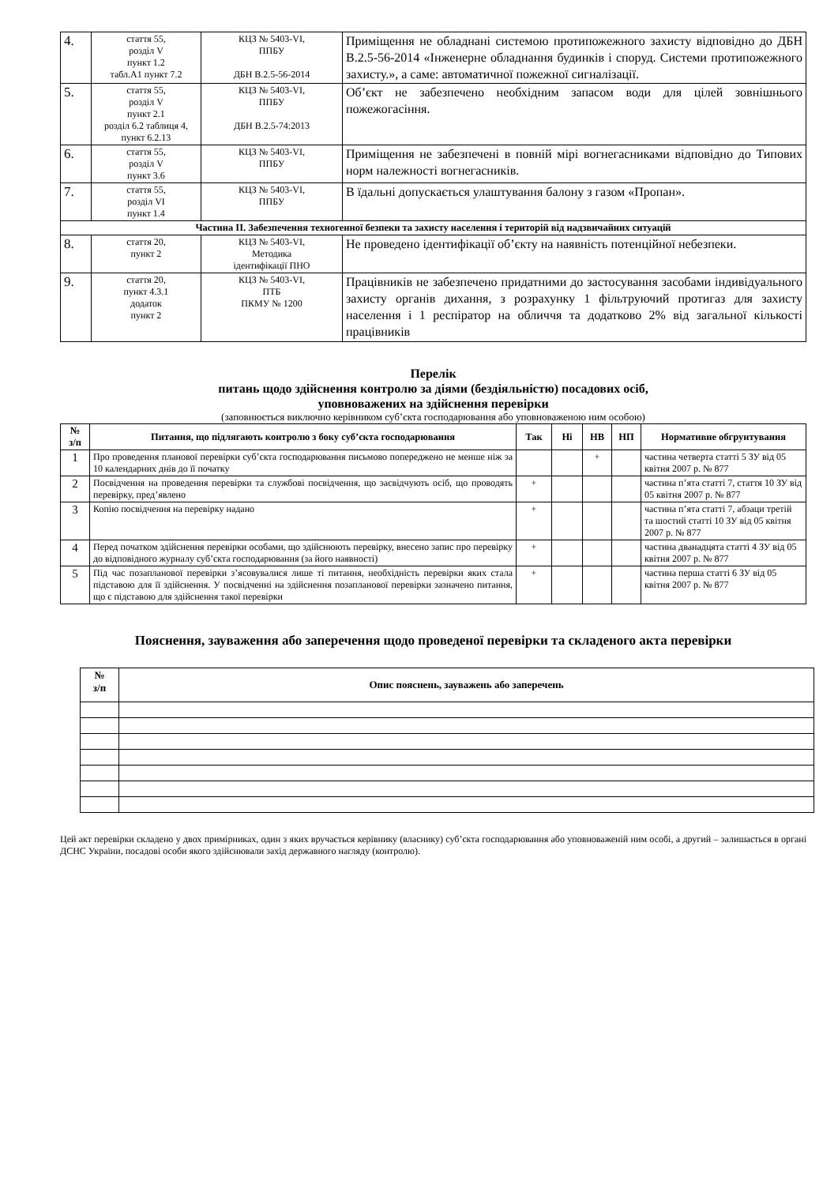| 4. | стаття 55, розділ V пункт 1.2 табл.А1 пункт 7.2 | КЦЗ № 5403-VI, ППБУ ДБН В.2.5-56-2014 | Приміщення не обладнані системою протипожежного захисту відповідно до ДБН В.2.5-56-2014 «Інженерне обладнання будинків і споруд. Системи протипожежного захисту.», а саме: автоматичної пожежної сигналізації. |
| 5. | стаття 55, розділ V пункт 2.1 розділ 6.2 таблиця 4, пункт 6.2.13 | КЦЗ № 5403-VI, ППБУ ДБН В.2.5-74:2013 | Об’єкт не забезпечено необхідним запасом води для цілей зовнішнього пожежогасіння. |
| 6. | стаття 55, розділ V пункт 3.6 | КЦЗ № 5403-VI, ППБУ | Приміщення не забезпечені в повній мірі вогнегасниками відповідно до Типових норм належності вогнегасників. |
| 7. | стаття 55, розділ VI пункт 1.4 | КЦЗ № 5403-VI, ППБУ | В їдальні допускається улаштування балону з газом «Пропан». |
| Частина ІІ. Забезпечення техногенної безпеки та захисту населення і територій від надзвичайних ситуацій | | | |
| 8. | стаття 20, пункт 2 | КЦЗ № 5403-VI, Методика ідентифікації ПНО | Не проведено ідентифікації об’єкту на наявність потенційної небезпеки. |
| 9. | стаття 20, пункт 4.3.1 додаток пункт 2 | КЦЗ № 5403-VI, ПТБ ПКМУ № 1200 | Працівників не забезпечено придатними до застосування засобами індивідуального захисту органів дихання, з розрахунку 1 фільтруючий протигаз для захисту населення і 1 респіратор на обличчя та додатково 2% від загальної кількості працівників |
Перелік
питань щодо здійснення контролю за діями (бездіяльністю) посадових осіб,
уповноважених на здійснення перевірки
(заповнюється виключно керівником суб’єкта господарювання або уповноваженою ним особою)
| № з/п | Питання, що підлягають контролю з боку суб’єкта господарювання | Так | Ні | НВ | НП | Нормативне обгрунтування |
| --- | --- | --- | --- | --- | --- | --- |
| 1 | Про проведення планової перевірки суб’єкта господарювання письмово попереджено не менше ніж за 10 календарних днів до її початку | | | + | | частина четверта статті 5 ЗУ від 05 квітня 2007 р. № 877 |
| 2 | Посвідчення на проведення перевірки та службові посвідчення, що засвідчують осіб, що проводять перевірку, пред’явлено | + | | | | частина п’ята статті 7, стаття 10 ЗУ від 05 квітня 2007 р. № 877 |
| 3 | Копію посвідчення на перевірку надано | + | | | | частина п’ята статті 7, абзаци третій та шостий статті 10 ЗУ від 05 квітня 2007 р. № 877 |
| 4 | Перед початком здійснення перевірки особами, що здійснюють перевірку, внесено запис про перевірку до відповідного журналу суб’єкта господарювання (за його наявності) | + | | | | частина дванадцята статті 4 ЗУ від 05 квітня 2007 р. № 877 |
| 5 | Під час позапланової перевірки з’ясовувалися лише ті питання, необхідність перевірки яких стала підставою для її здійснення. У посвідченні на здійснення позапланової перевірки зазначено питання, що є підставою для здійснення такої перевірки | + | | | | частина перша статті 6 ЗУ від 05 квітня 2007 р. № 877 |
Пояснення, зауваження або заперечення щодо проведеної перевірки та складеного акта перевірки
| № з/п | Опис пояснень, зауважень або заперечень |
| --- | --- |
Цей акт перевірки складено у двох примірниках, один з яких вручається керівнику (власнику) суб’єкта господарювання або уповноваженій ним особі, а другий – залишається в органі ДСНС України, посадові особи якого здійснювали захід державного нагляду (контролю).